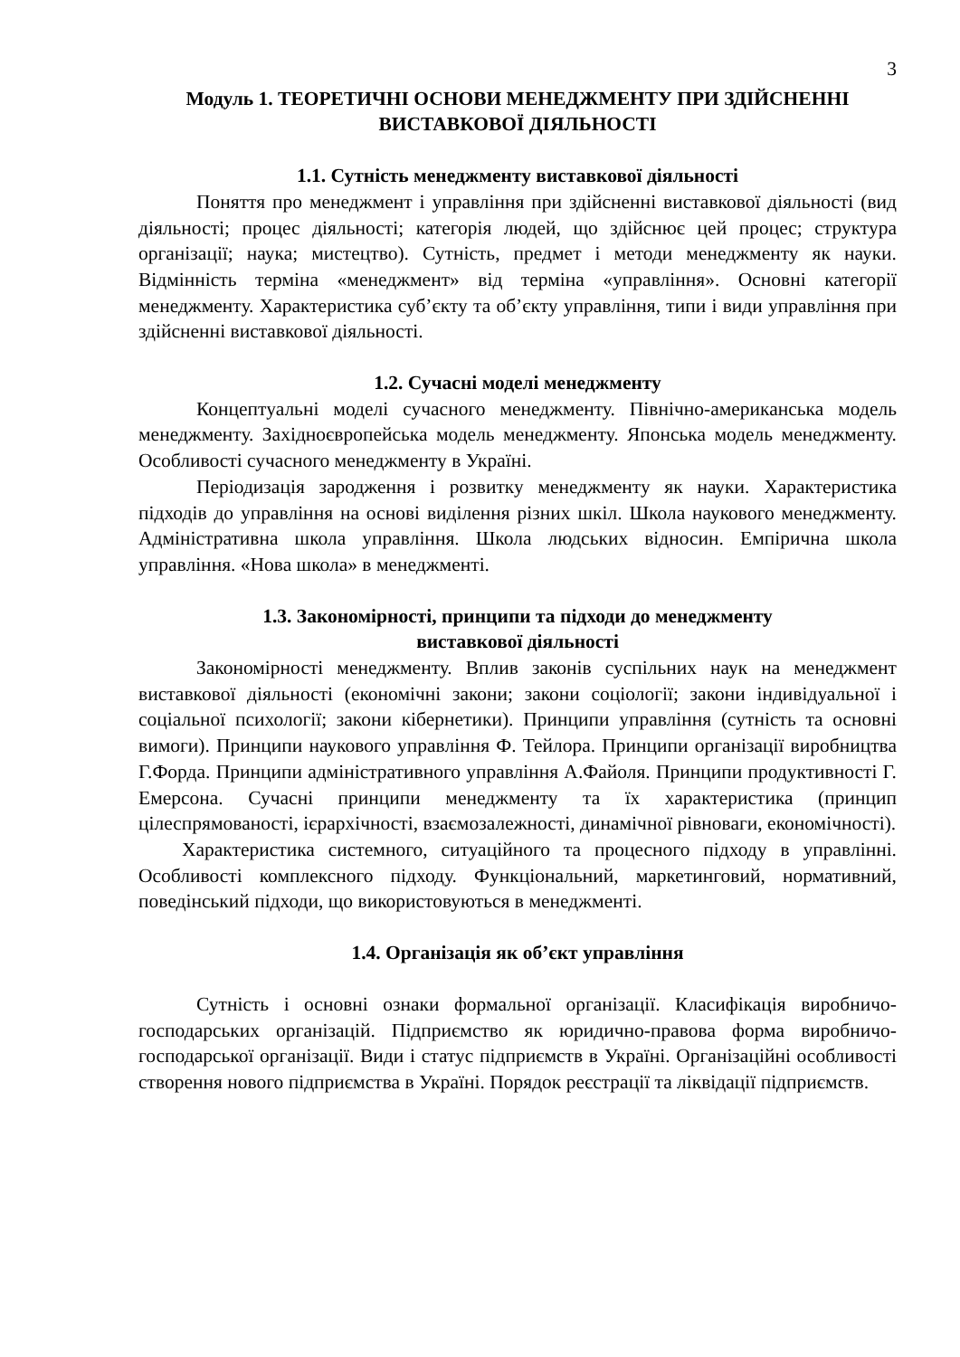3
Модуль 1. ТЕОРЕТИЧНІ ОСНОВИ МЕНЕДЖМЕНТУ ПРИ ЗДІЙСНЕННІ ВИСТАВКОВОЇ ДІЯЛЬНОСТІ
1.1. Сутність менеджменту виставкової діяльності
Поняття про менеджмент і управління при здійсненні виставкової діяльності (вид діяльності; процес діяльності; категорія людей, що здійснює цей процес; структура організації; наука; мистецтво). Сутність, предмет і методи менеджменту як науки. Відмінність терміна «менеджмент» від терміна «управління». Основні категорії менеджменту. Характеристика суб’єкту та об’єкту управління, типи і види управління при здійсненні виставкової діяльності.
1.2. Сучасні моделі менеджменту
Концептуальні моделі сучасного менеджменту. Північно-американська модель менеджменту. Західноєвропейська модель менеджменту. Японська модель менеджменту. Особливості сучасного менеджменту в Україні.
Періодизація зародження і розвитку менеджменту як науки. Характеристика підходів до управління на основі виділення різних шкіл. Школа наукового менеджменту. Адміністративна школа управління. Школа людських відносин. Емпірична школа управління. «Нова школа» в менеджменті.
1.3. Закономірності, принципи та підходи до менеджменту
виставкової діяльності
Закономірності менеджменту. Вплив законів суспільних наук на менеджмент виставкової діяльності (економічні закони; закони соціології; закони індивідуальної і соціальної психології; закони кібернетики). Принципи управління (сутність та основні вимоги). Принципи наукового управління Ф. Тейлора. Принципи організації виробництва Г.Форда. Принципи адміністративного управління А.Файоля. Принципи продуктивності Г. Емерсона. Сучасні принципи менеджменту та їх характеристика (принцип цілеспрямованості, ієрархічності, взаємозалежності, динамічної рівноваги, економічності).
Характеристика системного, ситуаційного та процесного підходу в управлінні. Особливості комплексного підходу. Функціональний, маркетинговий, нормативний, поведінський підходи, що використовуються в менеджменті.
1.4. Організація як об’єкт управління
Сутність і основні ознаки формальної організації. Класифікація виробничо-господарських організацій. Підприємство як юридично-правова форма виробничо-господарської організації. Види і статус підприємств в Україні. Організаційні особливості створення нового підприємства в Україні. Порядок реєстрації та ліквідації підприємств.